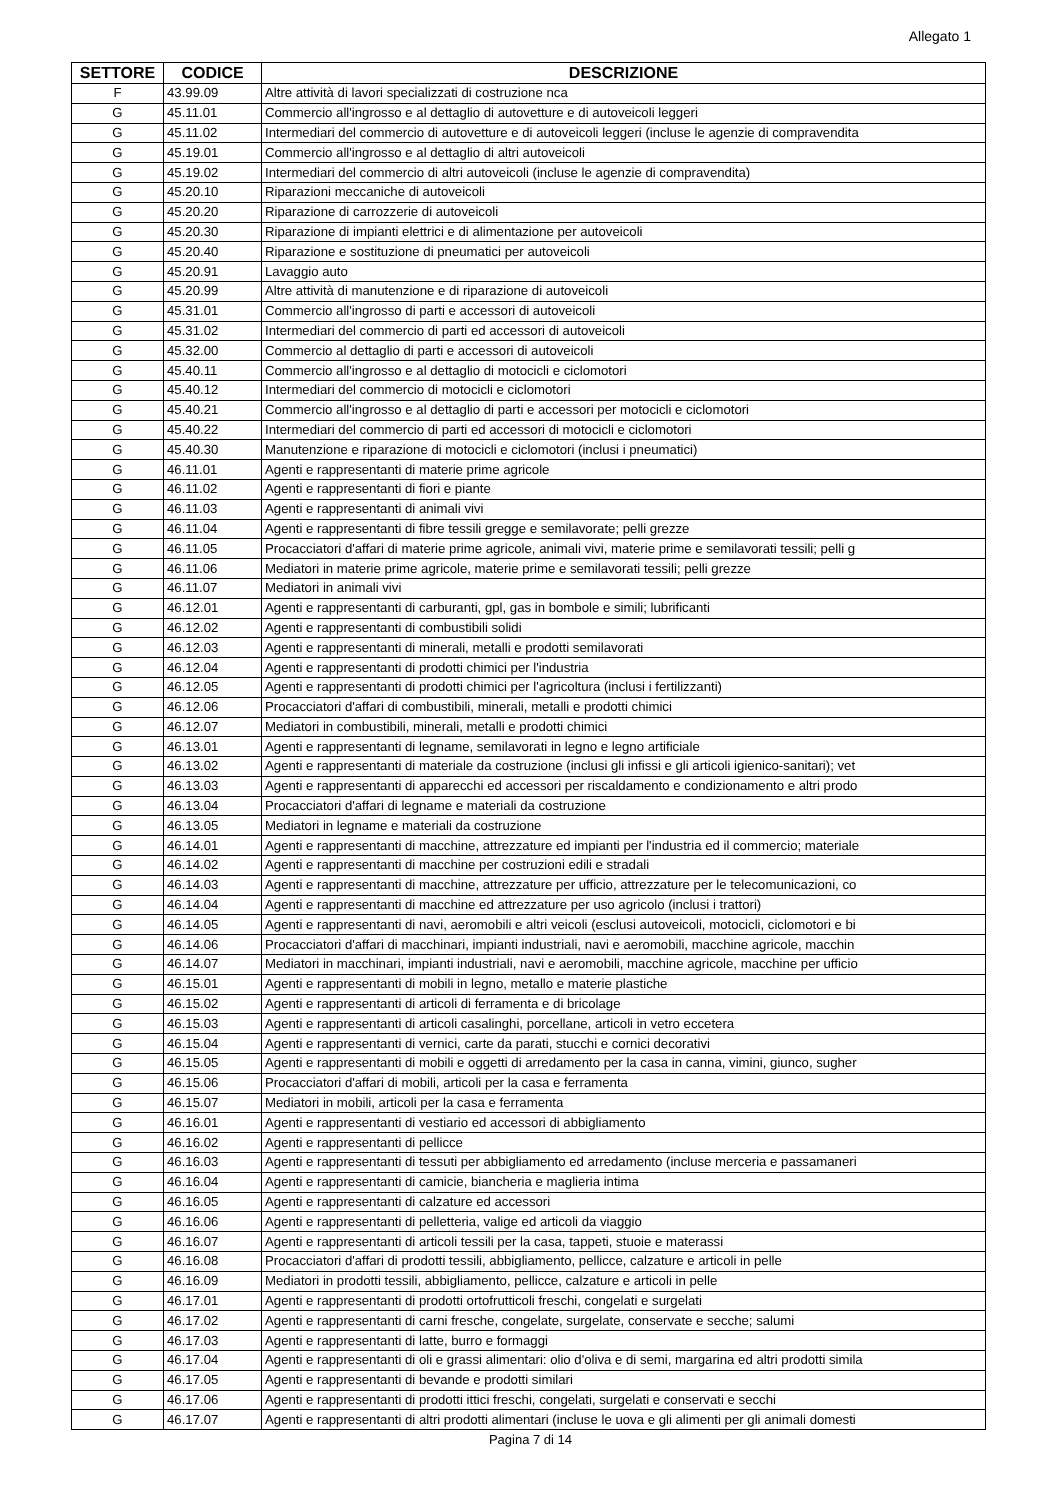Allegato 1
| SETTORE | CODICE | DESCRIZIONE |
| --- | --- | --- |
| F | 43.99.09 | Altre attività di lavori specializzati di costruzione nca |
| G | 45.11.01 | Commercio all'ingrosso e al dettaglio di autovetture e di autoveicoli leggeri |
| G | 45.11.02 | Intermediari del commercio di autovetture e di autoveicoli leggeri (incluse le agenzie di compravendita |
| G | 45.19.01 | Commercio all'ingrosso e al dettaglio di altri autoveicoli |
| G | 45.19.02 | Intermediari del commercio di altri autoveicoli (incluse le agenzie di compravendita) |
| G | 45.20.10 | Riparazioni meccaniche di autoveicoli |
| G | 45.20.20 | Riparazione di carrozzerie di autoveicoli |
| G | 45.20.30 | Riparazione di impianti elettrici e di alimentazione per autoveicoli |
| G | 45.20.40 | Riparazione e sostituzione di pneumatici per autoveicoli |
| G | 45.20.91 | Lavaggio auto |
| G | 45.20.99 | Altre attività di manutenzione e di riparazione di autoveicoli |
| G | 45.31.01 | Commercio all'ingrosso di parti e accessori di autoveicoli |
| G | 45.31.02 | Intermediari del commercio di parti ed accessori di autoveicoli |
| G | 45.32.00 | Commercio al dettaglio di parti e accessori di autoveicoli |
| G | 45.40.11 | Commercio all'ingrosso e al dettaglio di motocicli e ciclomotori |
| G | 45.40.12 | Intermediari del commercio di motocicli e ciclomotori |
| G | 45.40.21 | Commercio all'ingrosso e al dettaglio di parti e accessori per motocicli e ciclomotori |
| G | 45.40.22 | Intermediari del commercio di parti ed accessori di motocicli e ciclomotori |
| G | 45.40.30 | Manutenzione e riparazione di motocicli e ciclomotori (inclusi i pneumatici) |
| G | 46.11.01 | Agenti e rappresentanti di materie prime agricole |
| G | 46.11.02 | Agenti e rappresentanti di fiori e piante |
| G | 46.11.03 | Agenti e rappresentanti di animali vivi |
| G | 46.11.04 | Agenti e rappresentanti di fibre tessili gregge e semilavorate; pelli grezze |
| G | 46.11.05 | Procacciatori d'affari di materie prime agricole, animali vivi, materie prime e semilavorati tessili; pelli g |
| G | 46.11.06 | Mediatori in materie prime agricole, materie prime e semilavorati tessili; pelli grezze |
| G | 46.11.07 | Mediatori in animali vivi |
| G | 46.12.01 | Agenti e rappresentanti di carburanti, gpl, gas in bombole e simili; lubrificanti |
| G | 46.12.02 | Agenti e rappresentanti di combustibili solidi |
| G | 46.12.03 | Agenti e rappresentanti di minerali, metalli e prodotti semilavorati |
| G | 46.12.04 | Agenti e rappresentanti di prodotti chimici per l'industria |
| G | 46.12.05 | Agenti e rappresentanti di prodotti chimici per l'agricoltura (inclusi i fertilizzanti) |
| G | 46.12.06 | Procacciatori d'affari di combustibili, minerali, metalli e prodotti chimici |
| G | 46.12.07 | Mediatori in combustibili, minerali, metalli e prodotti chimici |
| G | 46.13.01 | Agenti e rappresentanti di legname, semilavorati in legno e legno artificiale |
| G | 46.13.02 | Agenti e rappresentanti di materiale da costruzione (inclusi gli infissi e gli articoli igienico-sanitari); vet |
| G | 46.13.03 | Agenti e rappresentanti di apparecchi ed accessori per riscaldamento e condizionamento e altri prodo |
| G | 46.13.04 | Procacciatori d'affari di legname e materiali da costruzione |
| G | 46.13.05 | Mediatori in legname e materiali da costruzione |
| G | 46.14.01 | Agenti e rappresentanti di macchine, attrezzature ed impianti per l'industria ed il commercio; materiale |
| G | 46.14.02 | Agenti e rappresentanti di macchine per costruzioni edili e stradali |
| G | 46.14.03 | Agenti e rappresentanti di macchine, attrezzature per ufficio, attrezzature per le telecomunicazioni, co |
| G | 46.14.04 | Agenti e rappresentanti di macchine ed attrezzature per uso agricolo (inclusi i trattori) |
| G | 46.14.05 | Agenti e rappresentanti di navi, aeromobili e altri veicoli (esclusi autoveicoli, motocicli, ciclomotori e bi |
| G | 46.14.06 | Procacciatori d'affari di macchinari, impianti industriali, navi e aeromobili, macchine agricole, macchin |
| G | 46.14.07 | Mediatori in macchinari, impianti industriali, navi e aeromobili, macchine agricole, macchine per ufficio |
| G | 46.15.01 | Agenti e rappresentanti di mobili in legno, metallo e materie plastiche |
| G | 46.15.02 | Agenti e rappresentanti di articoli di ferramenta e di bricolage |
| G | 46.15.03 | Agenti e rappresentanti di articoli casalinghi, porcellane, articoli in vetro eccetera |
| G | 46.15.04 | Agenti e rappresentanti di vernici, carte da parati, stucchi e cornici decorativi |
| G | 46.15.05 | Agenti e rappresentanti di mobili e oggetti di arredamento per la casa in canna, vimini, giunco, sugher |
| G | 46.15.06 | Procacciatori d'affari di mobili, articoli per la casa e ferramenta |
| G | 46.15.07 | Mediatori in mobili, articoli per la casa e ferramenta |
| G | 46.16.01 | Agenti e rappresentanti di vestiario ed accessori di abbigliamento |
| G | 46.16.02 | Agenti e rappresentanti di pellicce |
| G | 46.16.03 | Agenti e rappresentanti di tessuti per abbigliamento ed arredamento (incluse merceria e passamaneri |
| G | 46.16.04 | Agenti e rappresentanti di camicie, biancheria e maglieria intima |
| G | 46.16.05 | Agenti e rappresentanti di calzature ed accessori |
| G | 46.16.06 | Agenti e rappresentanti di pelletteria, valige ed articoli da viaggio |
| G | 46.16.07 | Agenti e rappresentanti di articoli tessili per la casa, tappeti, stuoie e materassi |
| G | 46.16.08 | Procacciatori d'affari di prodotti tessili, abbigliamento, pellicce, calzature e articoli in pelle |
| G | 46.16.09 | Mediatori in prodotti tessili, abbigliamento, pellicce, calzature e articoli in pelle |
| G | 46.17.01 | Agenti e rappresentanti di prodotti ortofrutticoli freschi, congelati e surgelati |
| G | 46.17.02 | Agenti e rappresentanti di carni fresche, congelate, surgelate, conservate e secche; salumi |
| G | 46.17.03 | Agenti e rappresentanti di latte, burro e formaggi |
| G | 46.17.04 | Agenti e rappresentanti di oli e grassi alimentari: olio d'oliva e di semi, margarina ed altri prodotti simila |
| G | 46.17.05 | Agenti e rappresentanti di bevande e prodotti similari |
| G | 46.17.06 | Agenti e rappresentanti di prodotti ittici freschi, congelati, surgelati e conservati e secchi |
| G | 46.17.07 | Agenti e rappresentanti di altri prodotti alimentari (incluse le uova e gli alimenti per gli animali domesti |
Pagina 7 di 14